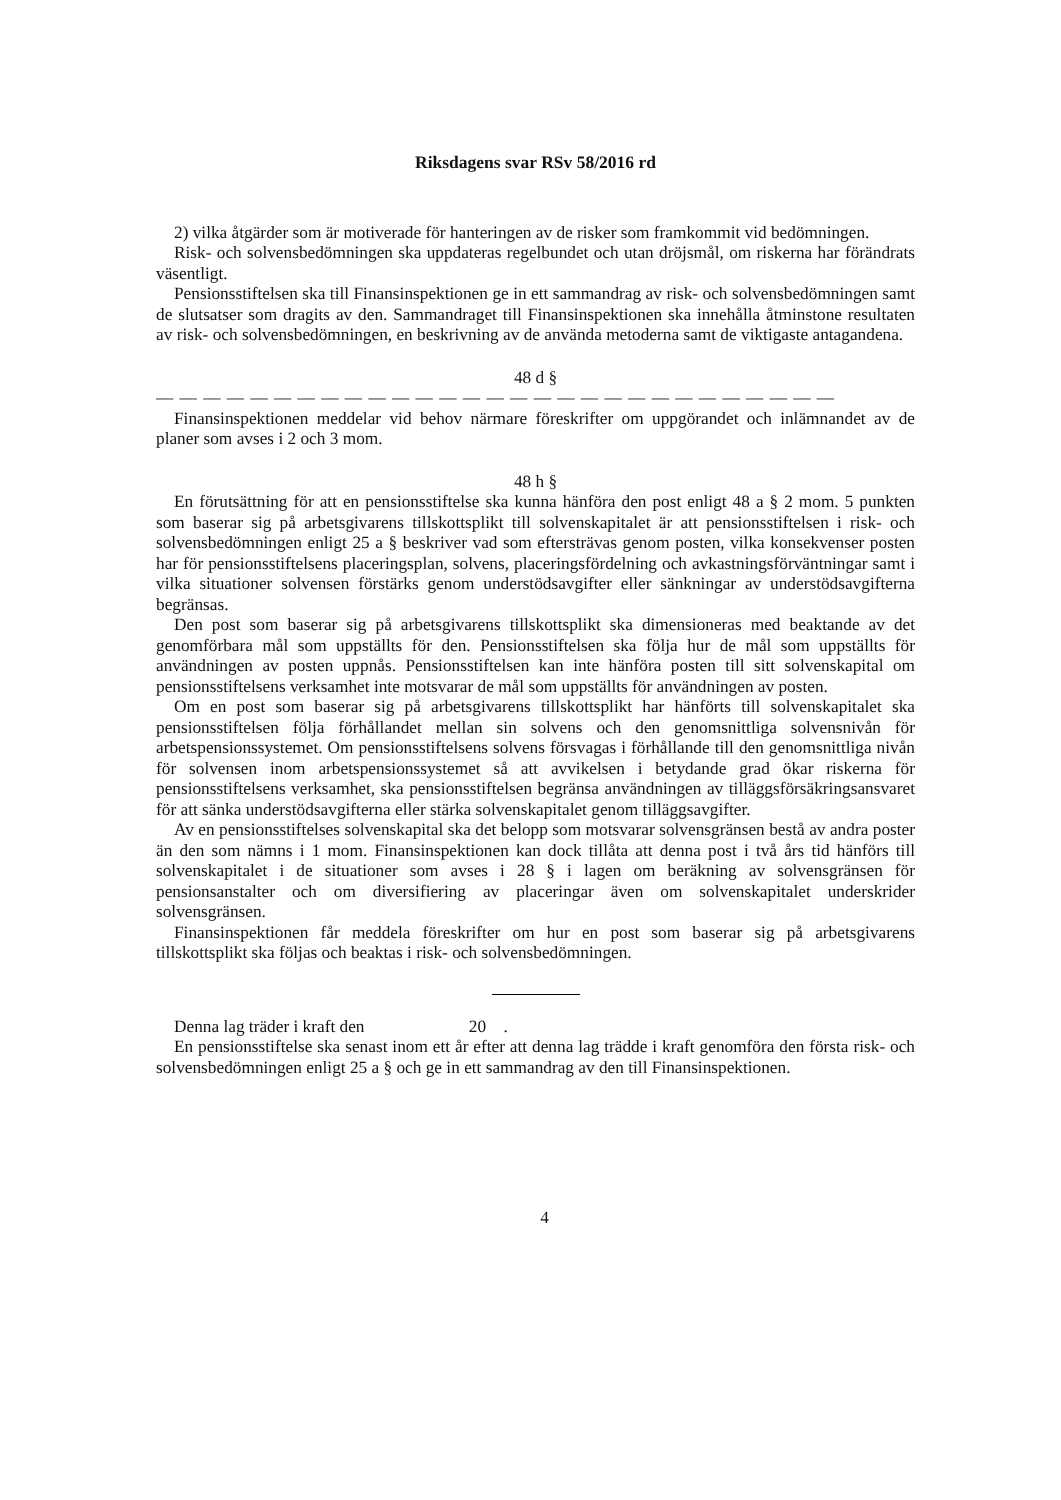Riksdagens svar RSv 58/2016 rd
2) vilka åtgärder som är motiverade för hanteringen av de risker som framkommit vid bedömningen.
Risk- och solvensbedömningen ska uppdateras regelbundet och utan dröjsmål, om riskerna har förändrats väsentligt.
Pensionsstiftelsen ska till Finansinspektionen ge in ett sammandrag av risk- och solvensbedömningen samt de slutsatser som dragits av den. Sammandraget till Finansinspektionen ska innehålla åtminstone resultaten av risk- och solvensbedömningen, en beskrivning av de använda metoderna samt de viktigaste antagandena.
48 d §
— — — — — — — — — — — — — — — — — — — — — — — — — — — — —
Finansinspektionen meddelar vid behov närmare föreskrifter om uppgörandet och inlämnandet av de planer som avses i 2 och 3 mom.
48 h §
En förutsättning för att en pensionsstiftelse ska kunna hänföra den post enligt 48 a § 2 mom. 5 punkten som baserar sig på arbetsgivarens tillskottsplikt till solvenskapitalet är att pensionsstiftelsen i risk- och solvensbedömningen enligt 25 a § beskriver vad som eftersträvas genom posten, vilka konsekvenser posten har för pensionsstiftelsens placeringsplan, solvens, placeringsfördelning och avkastningsförväntningar samt i vilka situationer solvensen förstärks genom understödsavgifter eller sänkningar av understödsavgifterna begränsas.
Den post som baserar sig på arbetsgivarens tillskottsplikt ska dimensioneras med beaktande av det genomförbara mål som uppställts för den. Pensionsstiftelsen ska följa hur de mål som uppställts för användningen av posten uppnås. Pensionsstiftelsen kan inte hänföra posten till sitt solvenskapital om pensionsstiftelsens verksamhet inte motsvarar de mål som uppställts för användningen av posten.
Om en post som baserar sig på arbetsgivarens tillskottsplikt har hänförts till solvenskapitalet ska pensionsstiftelsen följa förhållandet mellan sin solvens och den genomsnittliga solvensnivån för arbetspensionssystemet. Om pensionsstiftelsens solvens försvagas i förhållande till den genomsnittliga nivån för solvensen inom arbetspensionssystemet så att avvikelsen i betydande grad ökar riskerna för pensionsstiftelsens verksamhet, ska pensionsstiftelsen begränsa användningen av tilläggsförsäkringsansvaret för att sänka understödsavgifterna eller stärka solvenskapitalet genom tilläggsavgifter.
Av en pensionsstiftelses solvenskapital ska det belopp som motsvarar solvensgränsen bestå av andra poster än den som nämns i 1 mom. Finansinspektionen kan dock tillåta att denna post i två års tid hänförs till solvenskapitalet i de situationer som avses i 28 § i lagen om beräkning av solvensgränsen för pensionsanstalter och om diversifiering av placeringar även om solvenskapitalet underskrider solvensgränsen.
Finansinspektionen får meddela föreskrifter om hur en post som baserar sig på arbetsgivarens tillskottsplikt ska följas och beaktas i risk- och solvensbedömningen.
Denna lag träder i kraft den 20 .
En pensionsstiftelse ska senast inom ett år efter att denna lag trädde i kraft genomföra den första risk- och solvensbedömningen enligt 25 a § och ge in ett sammandrag av den till Finansinspektionen.
4